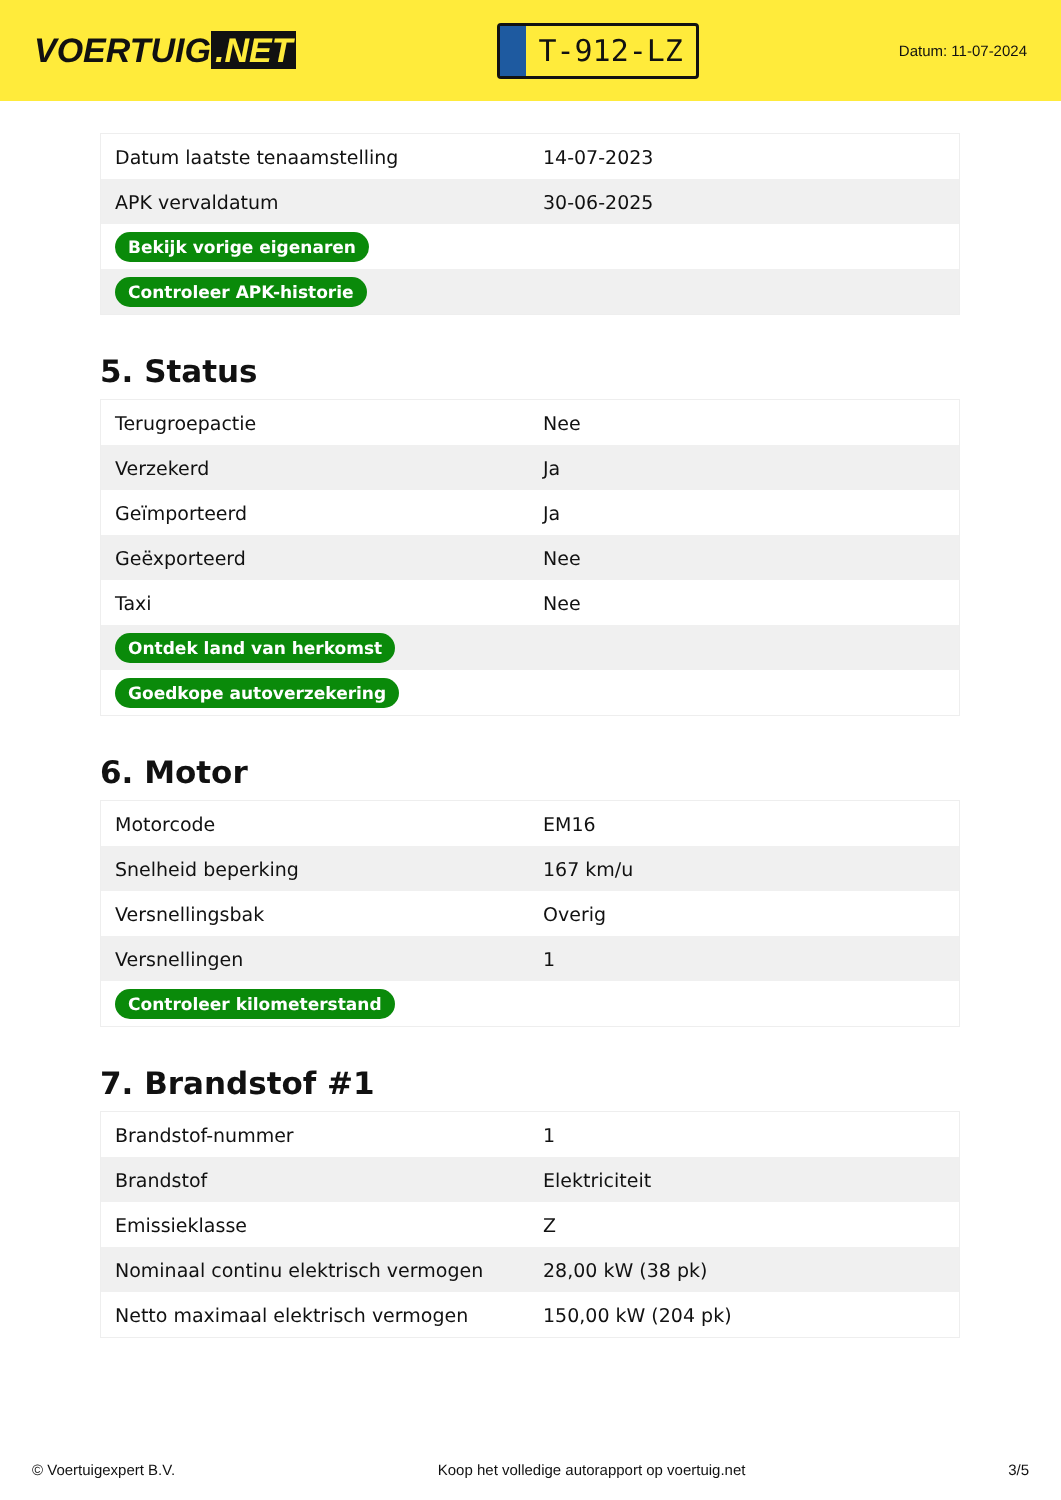VOERTUIG.NET
T-912-LZ
Datum: 11-07-2024
| Datum laatste tenaamstelling | 14-07-2023 |
| APK vervaldatum | 30-06-2025 |
| Bekijk vorige eigenaren | |
| Controleer APK-historie | |
5. Status
| Terugroepactie | Nee |
| Verzekerd | Ja |
| Geïmporteerd | Ja |
| Geëxporteerd | Nee |
| Taxi | Nee |
| Ontdek land van herkomst | |
| Goedkope autoverzekering | |
6. Motor
| Motorcode | EM16 |
| Snelheid beperking | 167 km/u |
| Versnellingsbak | Overig |
| Versnellingen | 1 |
| Controleer kilometerstand | |
7. Brandstof #1
| Brandstof-nummer | 1 |
| Brandstof | Elektriciteit |
| Emissieklasse | Z |
| Nominaal continu elektrisch vermogen | 28,00 kW (38 pk) |
| Netto maximaal elektrisch vermogen | 150,00 kW (204 pk) |
© Voertuigexpert B.V. Koop het volledige autorapport op voertuig.net 3/5